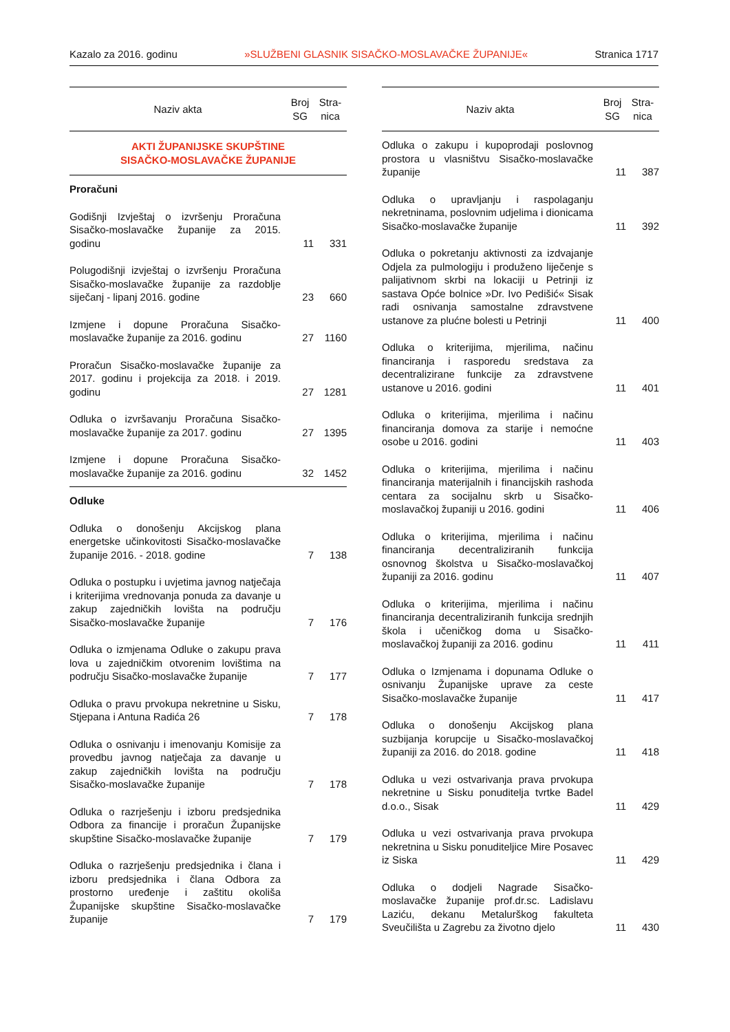Kazalo za 2016. godinu »SLUŽBENI GLASNIK SISAČKO-MOSLAVAČKE ŽUPANIJE« Stranica 1717
| Naziv akta | Broj SG | Stra- nica |
| --- | --- | --- |
| AKTI ŽUPANIJSKE SKUPŠTINE SISAČKO-MOSLAVAČKE ŽUPANIJE | | |
| Proračuni | | |
| Godišnji Izvještaj o izvršenju Proračuna Sisačko-moslavačke županije za 2015. godinu | 11 | 331 |
| Polugodišnji izvještaj o izvršenju Proračuna Sisačko-moslavačke županije za razdoblje siječanj - lipanj 2016. godine | 23 | 660 |
| Izmjene i dopune Proračuna Sisačko-moslavačke županije za 2016. godinu | 27 | 1160 |
| Proračun Sisačko-moslavačke županije za 2017. godinu i projekcija za 2018. i 2019. godinu | 27 | 1281 |
| Odluka o izvršavanju Proračuna Sisačko-moslavačke županije za 2017. godinu | 27 | 1395 |
| Izmjene i dopune Proračuna Sisačko-moslavačke županije za 2016. godinu | 32 | 1452 |
| Odluke | | |
| Odluka o donošenju Akcijskog plana energetske učinkovitosti Sisačko-moslavačke županije 2016. - 2018. godine | 7 | 138 |
| Odluka o postupku i uvjetima javnog natječaja i kriterijima vrednovanja ponuda za davanje u zakup zajedničkih lovišta na području Sisačko-moslavačke županije | 7 | 176 |
| Odluka o izmjenama Odluke o zakupu prava lova u zajedničkim otvorenim lovištima na području Sisačko-moslavačke županije | 7 | 177 |
| Odluka o pravu prvokupa nekretnine u Sisku, Stjepana i Antuna Radića 26 | 7 | 178 |
| Odluka o osnivanju i imenovanju Komisije za provedbu javnog natječaja za davanje u zakup zajedničkih lovišta na području Sisačko-moslavačke županije | 7 | 178 |
| Odluka o razrješenju i izboru predsjednika Odbora za financije i proračun Županijske skupštine Sisačko-moslavačke županije | 7 | 179 |
| Odluka o razrješenju predsjednika i člana i izboru predsjednika i člana Odbora za prostorno uređenje i zaštitu okoliša Županijske skupštine Sisačko-moslavačke županije | 7 | 179 |
| Naziv akta | Broj SG | Stra- nica |
| --- | --- | --- |
| Odluka o zakupu i kupoprodaji poslovnog prostora u vlasništvu Sisačko-moslavačke županije | 11 | 387 |
| Odluka o upravljanju i raspolaganju nekretninama, poslovnim udjelima i dionicama Sisačko-moslavačke županije | 11 | 392 |
| Odluka o pokretanju aktivnosti za izdvajanje Odjela za pulmologiju i produženo liječenje s palijativnom skrbi na lokaciji u Petrinji iz sastava Opće bolnice »Dr. Ivo Pedišić« Sisak radi osnivanja samostalne zdravstvene ustanove za plućne bolesti u Petrinji | 11 | 400 |
| Odluka o kriterijima, mjerilima, načinu financiranja i rasporedu sredstava za decentralizirane funkcije za zdravstvene ustanove u 2016. godini | 11 | 401 |
| Odluka o kriterijima, mjerilima i načinu financiranja domova za starije i nemoćne osobe u 2016. godini | 11 | 403 |
| Odluka o kriterijima, mjerilima i načinu financiranja materijalnih i financijskih rashoda centara za socijalnu skrb u Sisačko-moslavačkoj županiji u 2016. godini | 11 | 406 |
| Odluka o kriterijima, mjerilima i načinu financiranja decentraliziranih funkcija osnovnog školstva u Sisačko-moslavačkoj županiji za 2016. godinu | 11 | 407 |
| Odluka o kriterijima, mjerilima i načinu financiranja decentraliziranih funkcija srednjih škola i učeničkog doma u Sisačko-moslavačkoj županiji za 2016. godinu | 11 | 411 |
| Odluka o Izmjenama i dopunama Odluke o osnivanju Županijske uprave za ceste Sisačko-moslavačke županije | 11 | 417 |
| Odluka o donošenju Akcijskog plana suzbijanja korupcije u Sisačko-moslavačkoj županiji za 2016. do 2018. godine | 11 | 418 |
| Odluka u vezi ostvarivanja prava prvokupa nekretnine u Sisku ponuditelja tvrtke Badel d.o.o., Sisak | 11 | 429 |
| Odluka u vezi ostvarivanja prava prvokupa nekretnina u Sisku ponuditeljice Mire Posavec iz Siska | 11 | 429 |
| Odluka o dodjeli Nagrade Sisačko-moslavačke županije prof.dr.sc. Ladislavu Laziću, dekanu Metalurškog fakulteta Sveučilišta u Zagrebu za životno djelo | 11 | 430 |